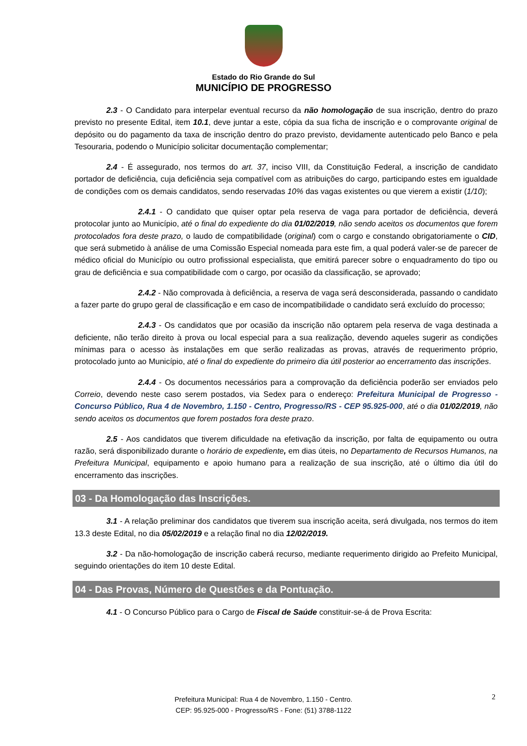Estado do Rio Grande do Sul
MUNICÍPIO DE PROGRESSO
2.3 - O Candidato para interpelar eventual recurso da não homologação de sua inscrição, dentro do prazo previsto no presente Edital, item 10.1, deve juntar a este, cópia da sua ficha de inscrição e o comprovante original de depósito ou do pagamento da taxa de inscrição dentro do prazo previsto, devidamente autenticado pelo Banco e pela Tesouraria, podendo o Município solicitar documentação complementar;
2.4 - É assegurado, nos termos do art. 37, inciso VIII, da Constituição Federal, a inscrição de candidato portador de deficiência, cuja deficiência seja compatível com as atribuições do cargo, participando estes em igualdade de condições com os demais candidatos, sendo reservadas 10% das vagas existentes ou que vierem a existir (1/10);
2.4.1 - O candidato que quiser optar pela reserva de vaga para portador de deficiência, deverá protocolar junto ao Município, até o final do expediente do dia 01/02/2019, não sendo aceitos os documentos que forem protocolados fora deste prazo, o laudo de compatibilidade (original) com o cargo e constando obrigatoriamente o CID, que será submetido à análise de uma Comissão Especial nomeada para este fim, a qual poderá valer-se de parecer de médico oficial do Município ou outro profissional especialista, que emitirá parecer sobre o enquadramento do tipo ou grau de deficiência e sua compatibilidade com o cargo, por ocasião da classificação, se aprovado;
2.4.2 - Não comprovada à deficiência, a reserva de vaga será desconsiderada, passando o candidato a fazer parte do grupo geral de classificação e em caso de incompatibilidade o candidato será excluído do processo;
2.4.3 - Os candidatos que por ocasião da inscrição não optarem pela reserva de vaga destinada a deficiente, não terão direito à prova ou local especial para a sua realização, devendo aqueles sugerir as condições mínimas para o acesso às instalações em que serão realizadas as provas, através de requerimento próprio, protocolado junto ao Município, até o final do expediente do primeiro dia útil posterior ao encerramento das inscrições.
2.4.4 - Os documentos necessários para a comprovação da deficiência poderão ser enviados pelo Correio, devendo neste caso serem postados, via Sedex para o endereço: Prefeitura Municipal de Progresso - Concurso Público, Rua 4 de Novembro, 1.150 - Centro, Progresso/RS - CEP 95.925-000, até o dia 01/02/2019, não sendo aceitos os documentos que forem postados fora deste prazo.
2.5 - Aos candidatos que tiverem dificuldade na efetivação da inscrição, por falta de equipamento ou outra razão, será disponibilizado durante o horário de expediente, em dias úteis, no Departamento de Recursos Humanos, na Prefeitura Municipal, equipamento e apoio humano para a realização de sua inscrição, até o último dia útil do encerramento das inscrições.
03 - Da Homologação das Inscrições.
3.1 - A relação preliminar dos candidatos que tiverem sua inscrição aceita, será divulgada, nos termos do item 13.3 deste Edital, no dia 05/02/2019 e a relação final no dia 12/02/2019.
3.2 - Da não-homologação de inscrição caberá recurso, mediante requerimento dirigido ao Prefeito Municipal, seguindo orientações do item 10 deste Edital.
04 - Das Provas, Número de Questões e da Pontuação.
4.1 - O Concurso Público para o Cargo de Fiscal de Saúde constituir-se-á de Prova Escrita:
2
Prefeitura Municipal: Rua 4 de Novembro, 1.150 - Centro.
CEP: 95.925-000 - Progresso/RS - Fone: (51) 3788-1122